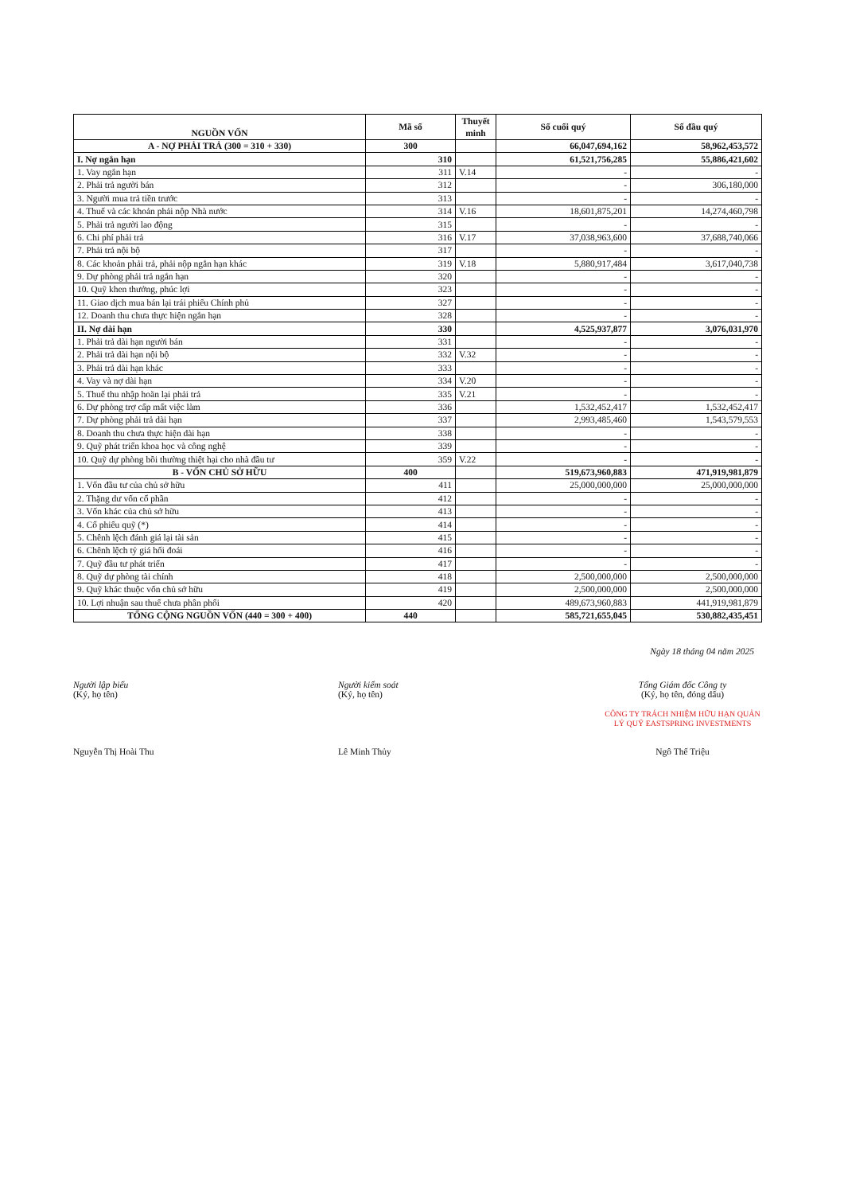| NGUỒN VỐN | Mã số | Thuyết minh | Số cuối quý | Số đầu quý |
| --- | --- | --- | --- | --- |
| A - NỢ PHẢI TRẢ (300 = 310 + 330) | 300 | | 66,047,694,162 | 58,962,453,572 |
| I. Nợ ngắn hạn | 310 | | 61,521,756,285 | 55,886,421,602 |
| 1. Vay ngắn hạn | 311 | V.14 | - | - |
| 2. Phải trả người bán | 312 | | - | 306,180,000 |
| 3. Người mua trả tiền trước | 313 | | - | - |
| 4. Thuế và các khoản phải nộp Nhà nước | 314 | V.16 | 18,601,875,201 | 14,274,460,798 |
| 5. Phải trả người lao động | 315 | | - | - |
| 6. Chi phí phải trả | 316 | V.17 | 37,038,963,600 | 37,688,740,066 |
| 7. Phải trả nội bộ | 317 | | - | - |
| 8. Các khoản phải trả, phải nộp ngắn hạn khác | 319 | V.18 | 5,880,917,484 | 3,617,040,738 |
| 9. Dự phòng phải trả ngắn hạn | 320 | | - | - |
| 10. Quỹ khen thưởng, phúc lợi | 323 | | - | - |
| 11. Giao dịch mua bán lại trái phiếu Chính phủ | 327 | | - | - |
| 12. Doanh thu chưa thực hiện ngắn hạn | 328 | | - | - |
| II. Nợ dài hạn | 330 | | 4,525,937,877 | 3,076,031,970 |
| 1. Phải trả dài hạn người bán | 331 | | - | - |
| 2. Phải trả dài hạn nội bộ | 332 | V.32 | - | - |
| 3. Phải trả dài hạn khác | 333 | | - | - |
| 4. Vay và nợ dài hạn | 334 | V.20 | - | - |
| 5. Thuế thu nhập hoãn lại phải trả | 335 | V.21 | - | - |
| 6. Dự phòng trợ cấp mất việc làm | 336 | | 1,532,452,417 | 1,532,452,417 |
| 7. Dự phòng phải trả dài hạn | 337 | | 2,993,485,460 | 1,543,579,553 |
| 8. Doanh thu chưa thực hiện dài hạn | 338 | | - | - |
| 9. Quỹ phát triển khoa học và công nghệ | 339 | | - | - |
| 10. Quỹ dự phòng bồi thường thiệt hại cho nhà đầu tư | 359 | V.22 | - | - |
| B - VỐN CHỦ SỞ HỮU | 400 | | 519,673,960,883 | 471,919,981,879 |
| 1. Vốn đầu tư của chủ sở hữu | 411 | | 25,000,000,000 | 25,000,000,000 |
| 2. Thặng dư vốn cổ phần | 412 | | - | - |
| 3. Vốn khác của chủ sở hữu | 413 | | - | - |
| 4. Cổ phiếu quỹ (*) | 414 | | - | - |
| 5. Chênh lệch đánh giá lại tài sản | 415 | | - | - |
| 6. Chênh lệch tỷ giá hối đoái | 416 | | - | - |
| 7. Quỹ đầu tư phát triển | 417 | | - | - |
| 8. Quỹ dự phòng tài chính | 418 | | 2,500,000,000 | 2,500,000,000 |
| 9. Quỹ khác thuộc vốn chủ sở hữu | 419 | | 2,500,000,000 | 2,500,000,000 |
| 10. Lợi nhuận sau thuế chưa phân phối | 420 | | 489,673,960,883 | 441,919,981,879 |
| TỔNG CỘNG NGUỒN VỐN (440 = 300 + 400) | 440 | | 585,721,655,045 | 530,882,435,451 |
Ngày 18 tháng 04 năm 2025
Người lập biểu
(Ký, họ tên)
Nguyễn Thị Hoài Thu
Người kiểm soát
(Ký, họ tên)
Lê Minh Thủy
Tổng Giám đốc Công ty
(Ký, họ tên, đóng dấu)
CÔNG TY TRÁCH NHIỆM HỮU HẠN QUẢN LÝ QUỸ EASTSPRING INVESTMENTS
Ngô Thế Triệu